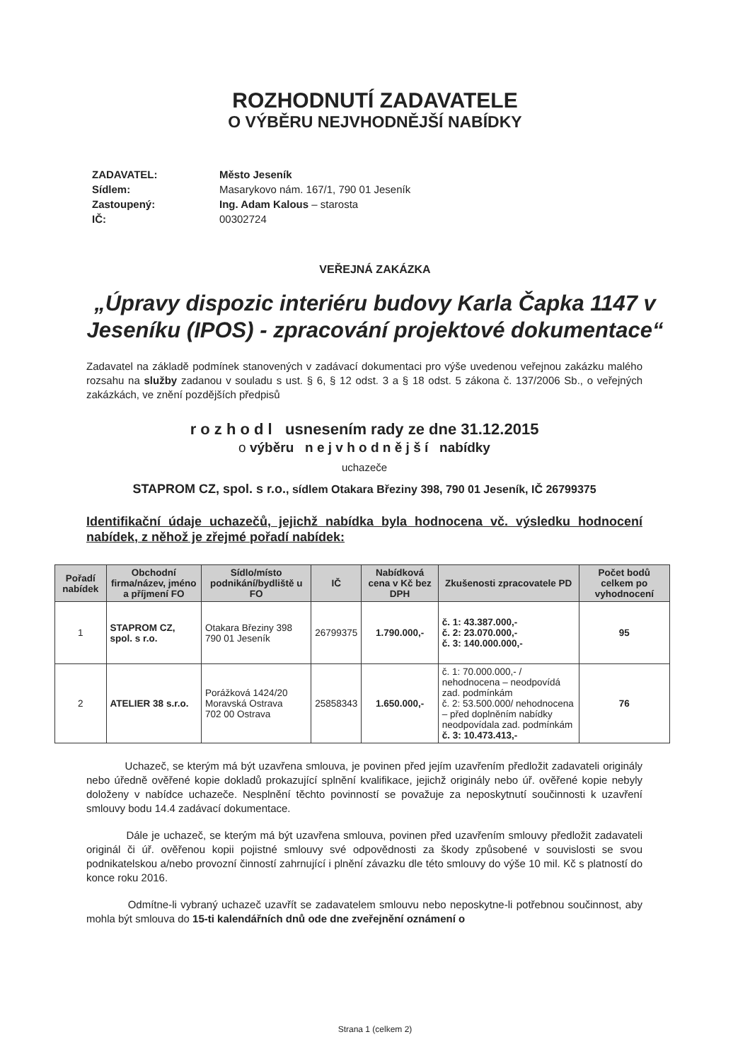ROZHODNUTÍ ZADAVATELE
O VÝBĚRU NEJVHODNĚJŠÍ NABÍDKY
ZADAVATEL: Město Jeseník
Sídlem: Masarykovo nám. 167/1, 790 01 Jeseník
Zastoupený: Ing. Adam Kalous – starosta
IČ: 00302724
VEŘEJNÁ ZAKÁZKA
„Úpravy dispozic interiéru budovy Karla Čapka 1147 v Jeseníku (IPOS) - zpracování projektové dokumentace“
Zadavatel na základě podmínek stanovených v zadávací dokumentaci pro výše uvedenou veřejnou zakázku malého rozsahu na služby zadanou v souladu s ust. § 6, § 12 odst. 3 a § 18 odst. 5 zákona č. 137/2006 Sb., o veřejných zakázkách, ve znění pozdějších předpisů
r o z h o d l usnesením rady ze dne 31.12.2015
o výběru n e j v h o d n ě j š í nabídky
uchazeče
STAPROM CZ, spol. s r.o., sídlem Otakara Březiny 398, 790 01 Jeseník, IČ 26799375
Identifikační údaje uchazečů, jejichž nabídka byla hodnocena vč. výsledku hodnocení nabídek, z něhož je zřejmé pořadí nabídek:
| Pořadí nabídek | Obchodní firma/název, jméno a příjmení FO | Sídlo/místo podnikání/bydliště u FO | IČ | Nabídková cena v Kč bez DPH | Zkušenosti zpracovatele PD | Počet bodů celkem po vyhodnocení |
| --- | --- | --- | --- | --- | --- | --- |
| 1 | STAPROM CZ, spol. s r.o. | Otakara Březiny 398 790 01 Jeseník | 26799375 | 1.790.000,- | č. 1: 43.387.000,- č. 2: 23.070.000,- č. 3: 140.000.000,- | 95 |
| 2 | ATELIER 38 s.r.o. | Porážková 1424/20 Moravská Ostrava 702 00 Ostrava | 25858343 | 1.650.000,- | č. 1: 70.000.000,- / nehodnocena – neodpovídá zad. podmínkám č. 2: 53.500.000/ nehodnocena – před doplněním nabídky neodpovídala zad. podmínkám č. 3: 10.473.413,- | 76 |
Uchazeč, se kterým má být uzavřena smlouva, je povinen před jejím uzavřením předložit zadavateli originály nebo úředně ověřené kopie dokladů prokazující splnění kvalifikace, jejichž originály nebo úř. ověřené kopie nebyly doloženy v nabídce uchazeče. Nesplnění těchto povinností se považuje za neposkytnutí součinnosti k uzavření smlouvy bodu 14.4 zadávací dokumentace.
Dále je uchazeč, se kterým má být uzavřena smlouva, povinen před uzavřením smlouvy předložit zadavateli originál či úř. ověřenou kopii pojistné smlouvy své odpovědnosti za škody způsobené v souvislosti se svou podnikatelskou a/nebo provozní činností zahrnující i plnění závazku dle této smlouvy do výše 10 mil. Kč s platností do konce roku 2016.
Odmítne-li vybraný uchazeč uzavřít se zadavatelem smlouvu nebo neposkytne-li potřebnou součinnost, aby mohla být smlouva do 15-ti kalendářních dnů ode dne zveřejnění oznámení o
Strana 1 (celkem 2)